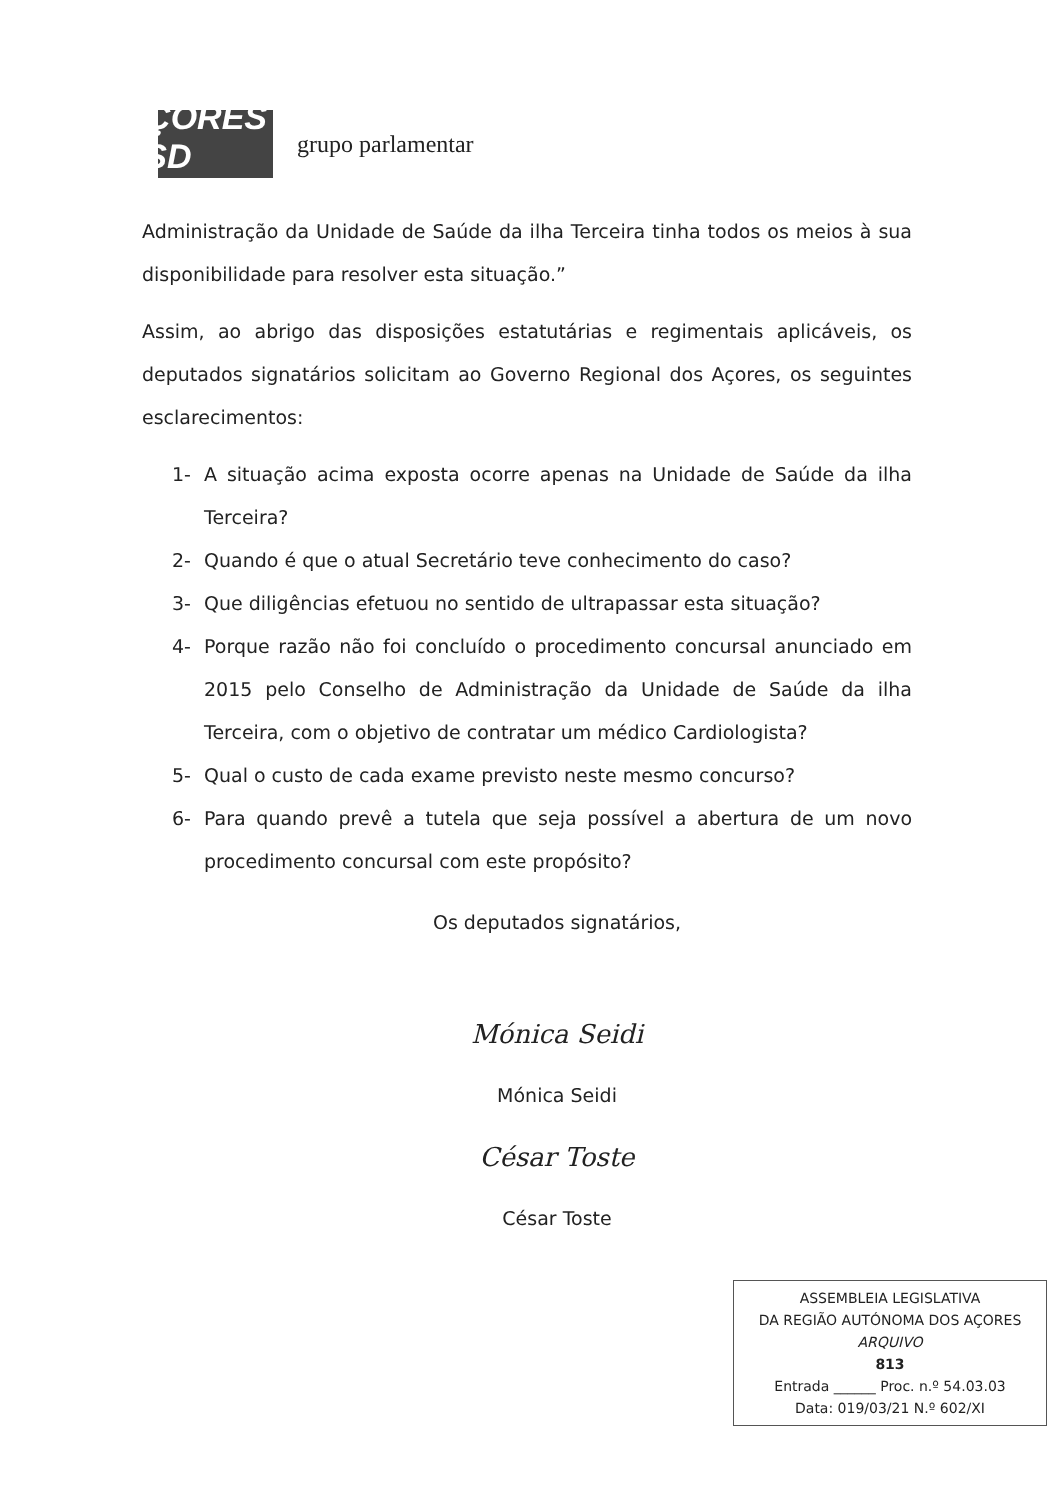AÇORES
PSD
grupo parlamentar
Administração da Unidade de Saúde da ilha Terceira tinha todos os meios à sua disponibilidade para resolver esta situação.”
Assim, ao abrigo das disposições estatutárias e regimentais aplicáveis, os deputados signatários solicitam ao Governo Regional dos Açores, os seguintes esclarecimentos:
1- A situação acima exposta ocorre apenas na Unidade de Saúde da ilha Terceira?
2- Quando é que o atual Secretário teve conhecimento do caso?
3- Que diligências efetuou no sentido de ultrapassar esta situação?
4- Porque razão não foi concluído o procedimento concursal anunciado em 2015 pelo Conselho de Administração da Unidade de Saúde da ilha Terceira, com o objetivo de contratar um médico Cardiologista?
5- Qual o custo de cada exame previsto neste mesmo concurso?
6- Para quando prevê a tutela que seja possível a abertura de um novo procedimento concursal com este propósito?
Os deputados signatários,
Mónica Seidi
Mónica Seidi
César Toste
César Toste
ASSEMBLEIA LEGISLATIVA
DA REGIÃO AUTÓNOMA DOS AÇORES
ARQUIVO
813
Entrada ______ Proc. n.º 54.03.03
Data: 019/03/21 N.º 602/XI